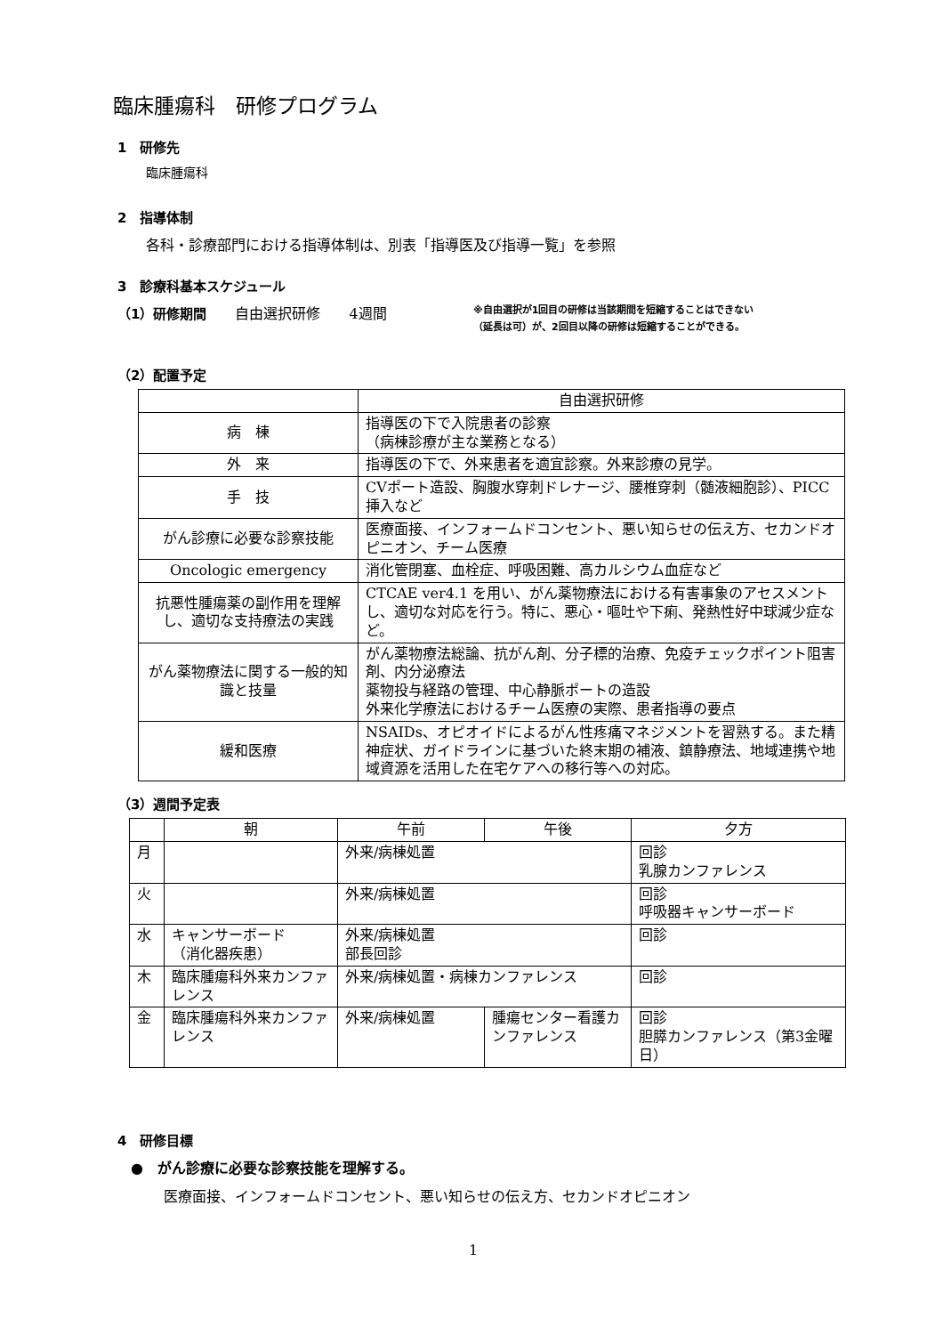臨床腫瘍科　研修プログラム
1　研修先
臨床腫瘍科
2　指導体制
各科・診療部門における指導体制は、別表「指導医及び指導一覧」を参照
3　診療科基本スケジュール
（1）研修期間　　自由選択研修　　4週間
※自由選択が1回目の研修は当該期間を短縮することはできない
（延長は可）が、2回目以降の研修は短縮することができる。
（2）配置予定
| | 自由選択研修 |
| 病 棟 | 指導医の下で入院患者の診察 （病棟診療が主な業務となる） |
| 外 来 | 指導医の下で、外来患者を適宜診察。外来診療の見学。 |
| 手 技 | CVポート造設、胸腹水穿刺ドレナージ、腰椎穿刺（髄液細胞診）、PICC挿入など |
| がん診療に必要な診察技能 | 医療面接、インフォームドコンセント、悪い知らせの伝え方、セカンドオピニオン、チーム医療 |
| Oncologic emergency | 消化管閉塞、血栓症、呼吸困難、高カルシウム血症など |
| 抗悪性腫瘍薬の副作用を理解し、適切な支持療法の実践 | CTCAE ver4.1 を用い、がん薬物療法における有害事象のアセスメントし、適切な対応を行う。特に、悪心・嘔吐や下痢、発熱性好中球減少症など。 |
| がん薬物療法に関する一般的知識と技量 | がん薬物療法総論、抗がん剤、分子標的治療、免疫チェックポイント阻害剤、内分泌療法 薬物投与経路の管理、中心静脈ポートの造設 外来化学療法におけるチーム医療の実際、患者指導の要点 |
| 緩和医療 | NSAIDs、オピオイドによるがん性疼痛マネジメントを習熟する。また精神症状、ガイドラインに基づいた終末期の補液、鎮静療法、地域連携や地域資源を活用した在宅ケアへの移行等への対応。 |
（3）週間予定表
| | 朝 | 午前 | 午後 | 夕方 |
| --- | --- | --- | --- | --- |
| 月 | | 外来/病棟処置 | | 回診 乳腺カンファレンス |
| 火 | | 外来/病棟処置 | | 回診 呼吸器キャンサーボード |
| 水 | キャンサーボード （消化器疾患） | 外来/病棟処置 部長回診 | | 回診 |
| 木 | 臨床腫瘍科外来カンファレンス | 外来/病棟処置・病棟カンファレンス | | 回診 |
| 金 | 臨床腫瘍科外来カンファレンス | 外来/病棟処置 | 腫瘍センター看護カンファレンス | 回診 胆膵カンファレンス（第3金曜日） |
4　研修目標
●　がん診療に必要な診察技能を理解する。
医療面接、インフォームドコンセント、悪い知らせの伝え方、セカンドオピニオン
1